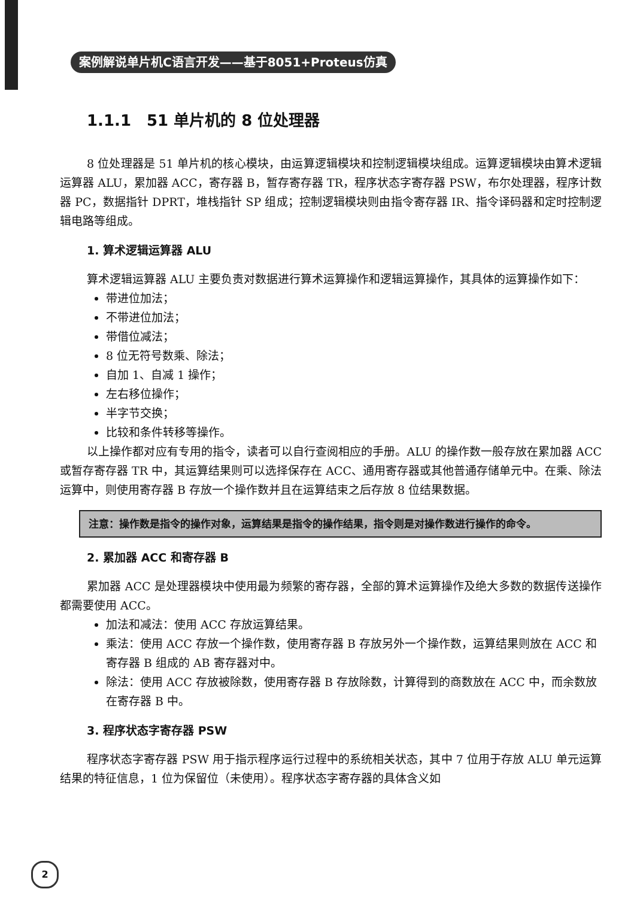案例解说单片机C语言开发——基于8051+Proteus仿真
1.1.1　51 单片机的 8 位处理器
8 位处理器是 51 单片机的核心模块，由运算逻辑模块和控制逻辑模块组成。运算逻辑模块由算术逻辑运算器 ALU，累加器 ACC，寄存器 B，暂存寄存器 TR，程序状态字寄存器 PSW，布尔处理器，程序计数器 PC，数据指针 DPRT，堆栈指针 SP 组成；控制逻辑模块则由指令寄存器 IR、指令译码器和定时控制逻辑电路等组成。
1. 算术逻辑运算器 ALU
算术逻辑运算器 ALU 主要负责对数据进行算术运算操作和逻辑运算操作，其具体的运算操作如下：
带进位加法；
不带进位加法；
带借位减法；
8 位无符号数乘、除法；
自加 1、自减 1 操作；
左右移位操作；
半字节交换；
比较和条件转移等操作。
以上操作都对应有专用的指令，读者可以自行查阅相应的手册。ALU 的操作数一般存放在累加器 ACC 或暂存寄存器 TR 中，其运算结果则可以选择保存在 ACC、通用寄存器或其他普通存储单元中。在乘、除法运算中，则使用寄存器 B 存放一个操作数并且在运算结束之后存放 8 位结果数据。
注意：操作数是指令的操作对象，运算结果是指令的操作结果，指令则是对操作数进行操作的命令。
2. 累加器 ACC 和寄存器 B
累加器 ACC 是处理器模块中使用最为频繁的寄存器，全部的算术运算操作及绝大多数的数据传送操作都需要使用 ACC。
加法和减法：使用 ACC 存放运算结果。
乘法：使用 ACC 存放一个操作数，使用寄存器 B 存放另外一个操作数，运算结果则放在 ACC 和寄存器 B 组成的 AB 寄存器对中。
除法：使用 ACC 存放被除数，使用寄存器 B 存放除数，计算得到的商数放在 ACC 中，而余数放在寄存器 B 中。
3. 程序状态字寄存器 PSW
程序状态字寄存器 PSW 用于指示程序运行过程中的系统相关状态，其中 7 位用于存放 ALU 单元运算结果的特征信息，1 位为保留位（未使用）。程序状态字寄存器的具体含义如
2